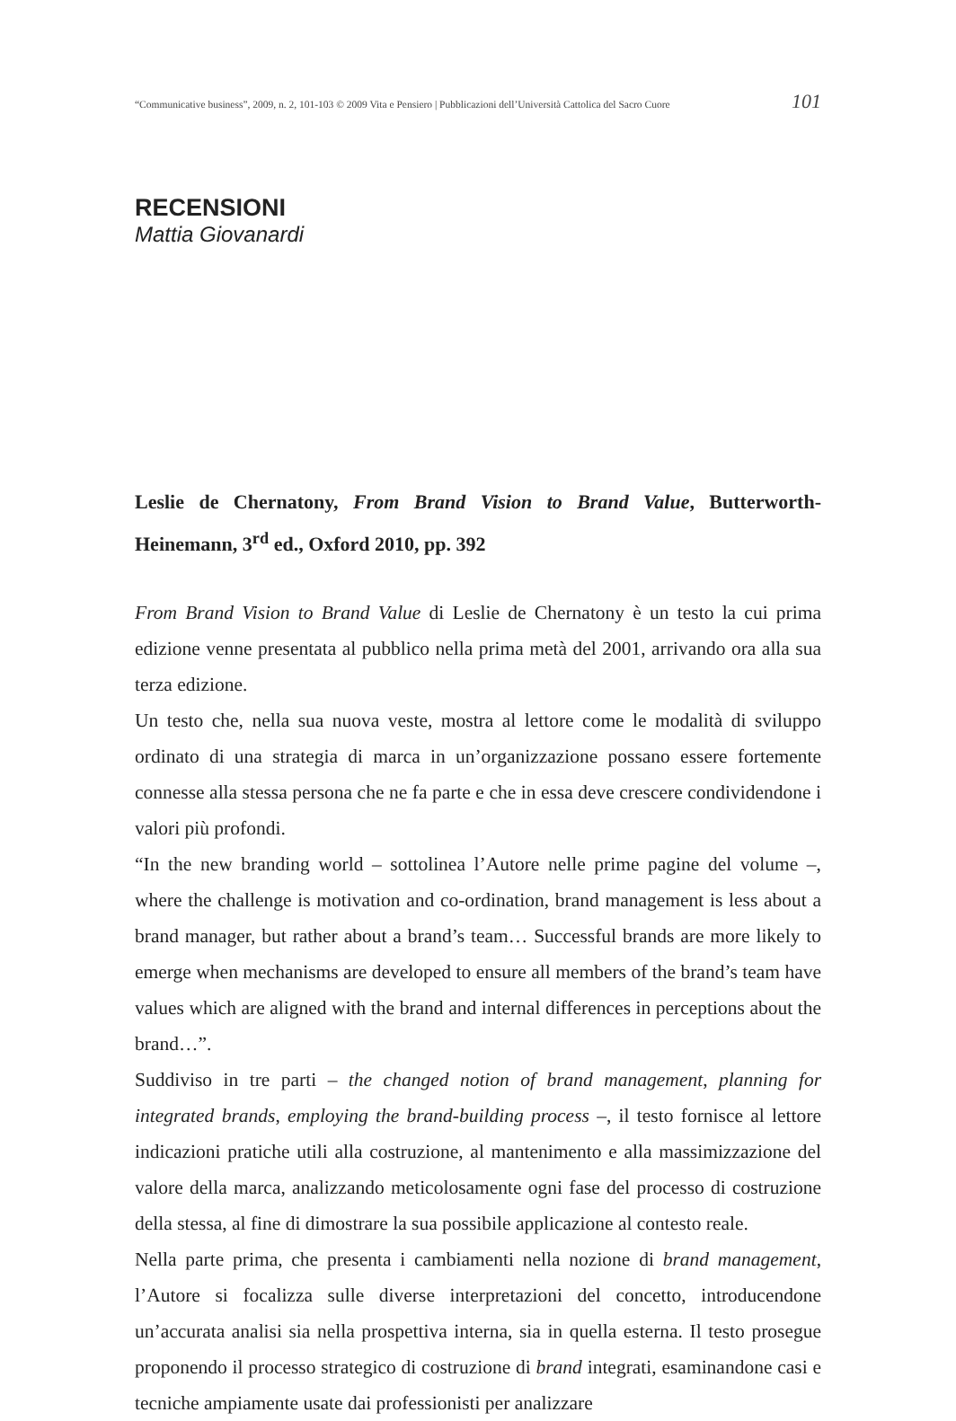“Communicative business”, 2009, n. 2, 101-103 © 2009 Vita e Pensiero | Pubblicazioni dell’Università Cattolica del Sacro Cuore 101
RECENSIONI
Mattia Giovanardi
Leslie de Chernatony, From Brand Vision to Brand Value, Butterworth-Heinemann, 3<sup>rd</sup> ed., Oxford 2010, pp. 392
From Brand Vision to Brand Value di Leslie de Chernatony è un testo la cui prima edizione venne presentata al pubblico nella prima metà del 2001, arrivando ora alla sua terza edizione.
Un testo che, nella sua nuova veste, mostra al lettore come le modalità di sviluppo ordinato di una strategia di marca in un’organizzazione possano essere fortemente connesse alla stessa persona che ne fa parte e che in essa deve crescere condividendone i valori più profondi.
“In the new branding world – sottolinea l’Autore nelle prime pagine del volume –, where the challenge is motivation and co-ordination, brand management is less about a brand manager, but rather about a brand’s team… Successful brands are more likely to emerge when mechanisms are developed to ensure all members of the brand’s team have values which are aligned with the brand and internal differences in perceptions about the brand…”.
Suddiviso in tre parti – the changed notion of brand management, planning for integrated brands, employing the brand-building process –, il testo fornisce al lettore indicazioni pratiche utili alla costruzione, al mantenimento e alla massimizzazione del valore della marca, analizzando meticolosamente ogni fase del processo di costruzione della stessa, al fine di dimostrare la sua possibile applicazione al contesto reale.
Nella parte prima, che presenta i cambiamenti nella nozione di brand management, l’Autore si focalizza sulle diverse interpretazioni del concetto, introducendone un’accurata analisi sia nella prospettiva interna, sia in quella esterna. Il testo prosegue proponendo il processo strategico di costruzione di brand integrati, esaminandone casi e tecniche ampiamente usate dai professionisti per analizzare